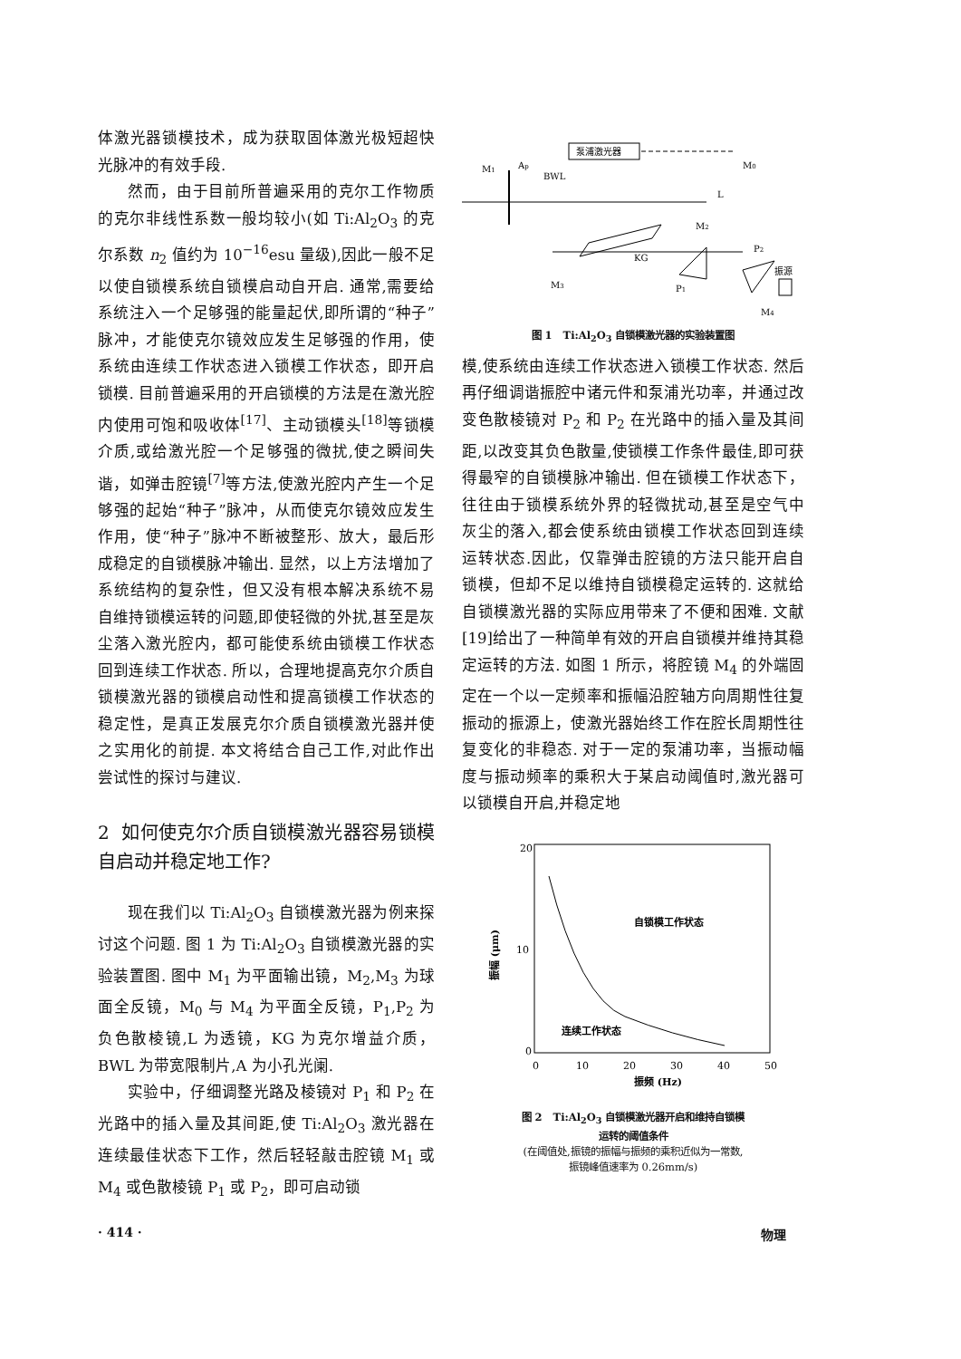体激光器锁模技术，成为获取固体激光极短超快光脉冲的有效手段.
然而，由于目前所普遍采用的克尔工作物质的克尔非线性系数一般均较小(如 Ti:Al<sub>2</sub>O<sub>3</sub> 的克尔系数 n<sub>2</sub> 值约为 10<sup>−16</sup>esu 量级),因此一般不足以使自锁模系统自锁模启动自开启. 通常,需要给系统注入一个足够强的能量起伏,即所谓的“种子”脉冲，才能使克尔镜效应发生足够强的作用，使系统由连续工作状态进入锁模工作状态，即开启锁模. 目前普遍采用的开启锁模的方法是在激光腔内使用可饱和吸收体<sup>[17]</sup>、主动锁模头<sup>[18]</sup>等锁模介质,或给激光腔一个足够强的微扰,使之瞬间失谐，如弹击腔镜<sup>[7]</sup>等方法,使激光腔内产生一个足够强的起始“种子”脉冲，从而使克尔镜效应发生作用，使“种子”脉冲不断被整形、放大，最后形成稳定的自锁模脉冲输出. 显然，以上方法增加了系统结构的复杂性，但又没有根本解决系统不易自维持锁模运转的问题,即使轻微的外扰,甚至是灰尘落入激光腔内，都可能使系统由锁模工作状态回到连续工作状态. 所以，合理地提高克尔介质自锁模激光器的锁模启动性和提高锁模工作状态的稳定性，是真正发展克尔介质自锁模激光器并使之实用化的前提. 本文将结合自己工作,对此作出尝试性的探讨与建议.
2 如何使克尔介质自锁模激光器容易锁模自启动并稳定地工作?
现在我们以 Ti:Al<sub>2</sub>O<sub>3</sub> 自锁模激光器为例来探讨这个问题. 图 1 为 Ti:Al<sub>2</sub>O<sub>3</sub> 自锁模激光器的实验装置图. 图中 M<sub>1</sub> 为平面输出镜，M<sub>2</sub>,M<sub>3</sub> 为球面全反镜，M<sub>0</sub> 与 M<sub>4</sub> 为平面全反镜，P<sub>1</sub>,P<sub>2</sub> 为负色散棱镜,L 为透镜，KG 为克尔增益介质，BWL 为带宽限制片,A 为小孔光阑.
实验中，仔细调整光路及棱镜对 P<sub>1</sub> 和 P<sub>2</sub> 在光路中的插入量及其间距,使 Ti:Al<sub>2</sub>O<sub>3</sub> 激光器在连续最佳状态下工作，然后轻轻敲击腔镜 M<sub>1</sub> 或 M<sub>4</sub> 或色散棱镜 P<sub>1</sub> 或 P<sub>2</sub>，即可启动锁
泵浦激光器
M0
M1
Ap
BWL
L
M2
KG
M3
P1
P2
振源
M4
图 1 Ti:Al<sub>2</sub>O<sub>3</sub> 自锁模激光器的实验装置图
模,使系统由连续工作状态进入锁模工作状态. 然后再仔细调谐振腔中诸元件和泵浦光功率，并通过改变色散棱镜对 P<sub>2</sub> 和 P<sub>2</sub> 在光路中的插入量及其间距,以改变其负色散量,使锁模工作条件最佳,即可获得最窄的自锁模脉冲输出. 但在锁模工作状态下，往往由于锁模系统外界的轻微扰动,甚至是空气中灰尘的落入,都会使系统由锁模工作状态回到连续运转状态.因此，仅靠弹击腔镜的方法只能开启自锁模，但却不足以维持自锁模稳定运转的. 这就给自锁模激光器的实际应用带来了不便和困难. 文献[19]给出了一种简单有效的开启自锁模并维持其稳定运转的方法. 如图 1 所示，将腔镜 M<sub>4</sub> 的外端固定在一个以一定频率和振幅沿腔轴方向周期性往复振动的振源上，使激光器始终工作在腔长周期性往复变化的非稳态. 对于一定的泵浦功率，当振动幅度与振动频率的乘积大于某启动阈值时,激光器可以锁模自开启,并稳定地
20
10
0
0
10
20
30
40
50
振频 (Hz)
振幅 (μm)
自锁模工作状态
连续工作状态
图 2 Ti:Al<sub>2</sub>O<sub>3</sub> 自锁模激光器开启和维持自锁模
运转的阈值条件
(在阈值处,振镜的振幅与振频的乘积近似为一常数,
振镜峰值速率为 0.26mm/s)
· 414 · 物理